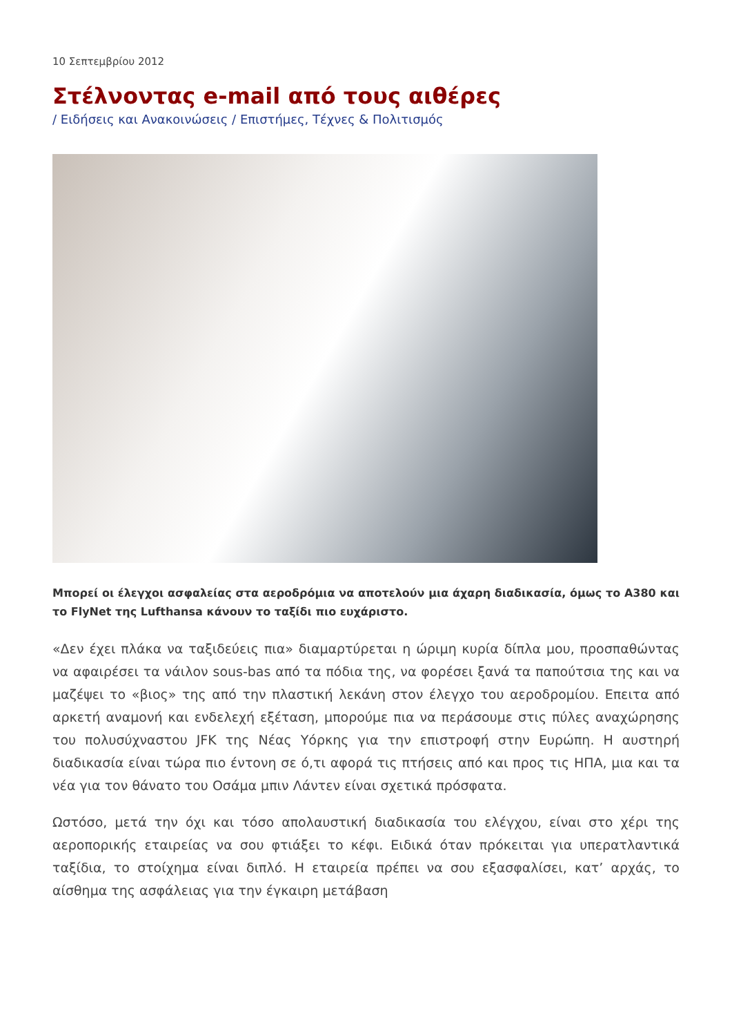10 Σεπτεμβρίου 2012
Στέλνοντας e-mail από τους αιθέρες
/ Ειδήσεις και Ανακοινώσεις / Επιστήμες, Τέχνες & Πολιτισμός
Μπορεί οι έλεγχοι ασφαλείας στα αεροδρόμια να αποτελούν μια άχαρη διαδικασία, όμως το A380 και το FlyNet της Lufthansa κάνουν το ταξίδι πιο ευχάριστο.
«Δεν έχει πλάκα να ταξιδεύεις πια» διαμαρτύρεται η ώριμη κυρία δίπλα μου, προσπαθώντας να αφαιρέσει τα νάιλον sous-bas από τα πόδια της, να φορέσει ξανά τα παπούτσια της και να μαζέψει το «βιος» της από την πλαστική λεκάνη στον έλεγχο του αεροδρομίου. Επειτα από αρκετή αναμονή και ενδελεχή εξέταση, μπορούμε πια να περάσουμε στις πύλες αναχώρησης του πολυσύχναστου JFK της Νέας Υόρκης για την επιστροφή στην Ευρώπη. Η αυστηρή διαδικασία είναι τώρα πιο έντονη σε ό,τι αφορά τις πτήσεις από και προς τις ΗΠΑ, μια και τα νέα για τον θάνατο του Οσάμα μπιν Λάντεν είναι σχετικά πρόσφατα.
Ωστόσο, μετά την όχι και τόσο απολαυστική διαδικασία του ελέγχου, είναι στο χέρι της αεροπορικής εταιρείας να σου φτιάξει το κέφι. Ειδικά όταν πρόκειται για υπερατλαντικά ταξίδια, το στοίχημα είναι διπλό. Η εταιρεία πρέπει να σου εξασφαλίσει, κατ’ αρχάς, το αίσθημα της ασφάλειας για την έγκαιρη μετάβαση